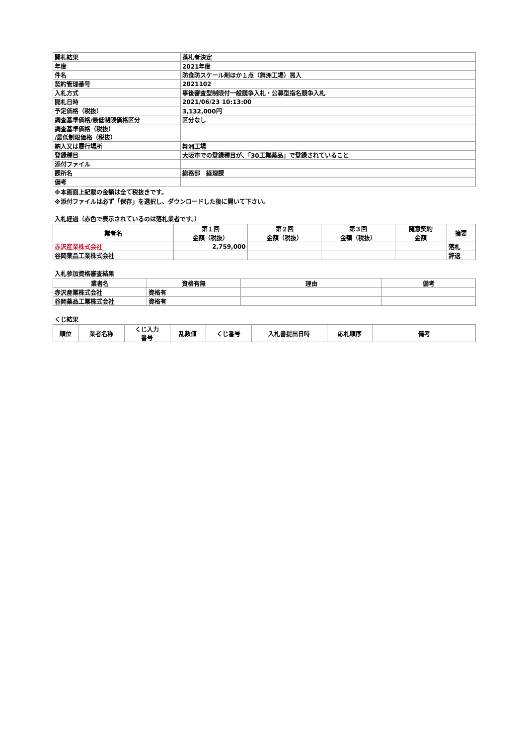| 開札結果 | 落札者決定 |
| 年度 | 2021年度 |
| 件名 | 防食防スケール剤ほか１点（舞洲工場）買入 |
| 契約管理番号 | 2021102 |
| 入札方式 | 事後審査型制限付一般競争入札・公募型指名競争入札 |
| 開札日時 | 2021/06/23 10:13:00 |
| 予定価格（税抜） | 3,132,000円 |
| 調査基準価格/最低制限価格区分 | 区分なし |
| 調査基準価格（税抜） /最低制限価格（税抜） | |
| 納入又は履行場所 | 舞洲工場 |
| 登録種目 | 大阪市での登録種目が、「30工業薬品」で登録されていること |
| 添付ファイル | |
| 課所名 | 総務部 経理課 |
| 備考 | |
※本画面上記載の金額は全て税抜きです。
※添付ファイルは必ず「保存」を選択し、ダウンロードした後に開いて下さい。
入札経過（赤色で表示されているのは落札業者です。）
| 業者名 | 第１回 | 第２回 | 第３回 | 随意契約 | 摘要 |
| --- | --- | --- | --- | --- | --- |
| | 金額（税抜） | 金額（税抜） | 金額（税抜） | 金額 | |
| 赤沢産業株式会社 | 2,759,000 | | | | 落札 |
| 谷岡薬品工業株式会社 | | | | | 辞退 |
入札参加資格審査結果
| 業者名 | 資格有無 | 理由 | 備考 |
| --- | --- | --- | --- |
| 赤沢産業株式会社 | 資格有 | | |
| 谷岡薬品工業株式会社 | 資格有 | | |
くじ結果
| 順位 | 業者名称 | くじ入力 番号 | 乱数値 | くじ番号 | 入札書提出日時 | 応札順序 | 備考 |
| --- | --- | --- | --- | --- | --- | --- | --- |